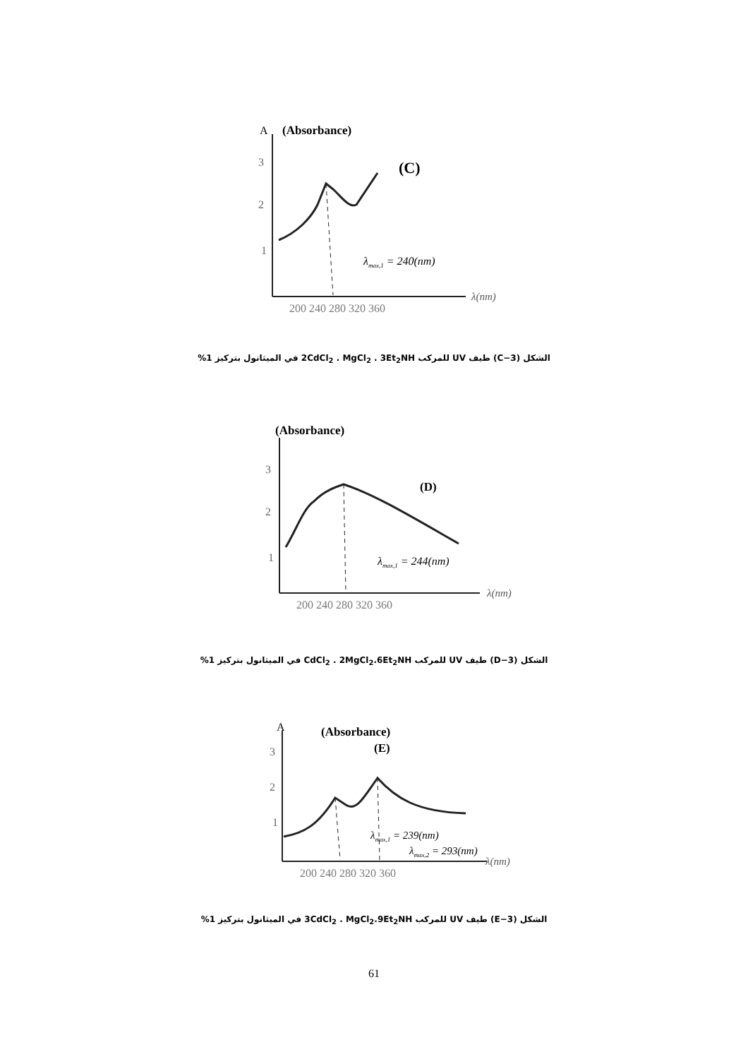A
(Absorbance)
(C)
3
2
1
λmax,1 = 240(nm)
λ(nm)
200 240 280 320 360
الشكل (3−C) طيف UV للمركب 2CdCl<sub>2</sub> . MgCl<sub>2</sub> . 3Et<sub>2</sub>NH في الميثانول بتركيز 1%
(Absorbance)
(D)
3
2
1
λmax,1 = 244(nm)
λ(nm)
200 240 280 320 360
الشكل (3−D) طيف UV للمركب CdCl<sub>2</sub> . 2MgCl<sub>2</sub>.6Et<sub>2</sub>NH في الميثانول بتركيز 1%
A
(Absorbance)
(E)
3
2
1
λmax,1 = 239(nm)
λmax,2 = 293(nm)
λ(nm)
200 240 280 320 360
الشكل (3−E) طيف UV للمركب 3CdCl<sub>2</sub> . MgCl<sub>2</sub>.9Et<sub>2</sub>NH في الميثانول بتركيز 1%
61